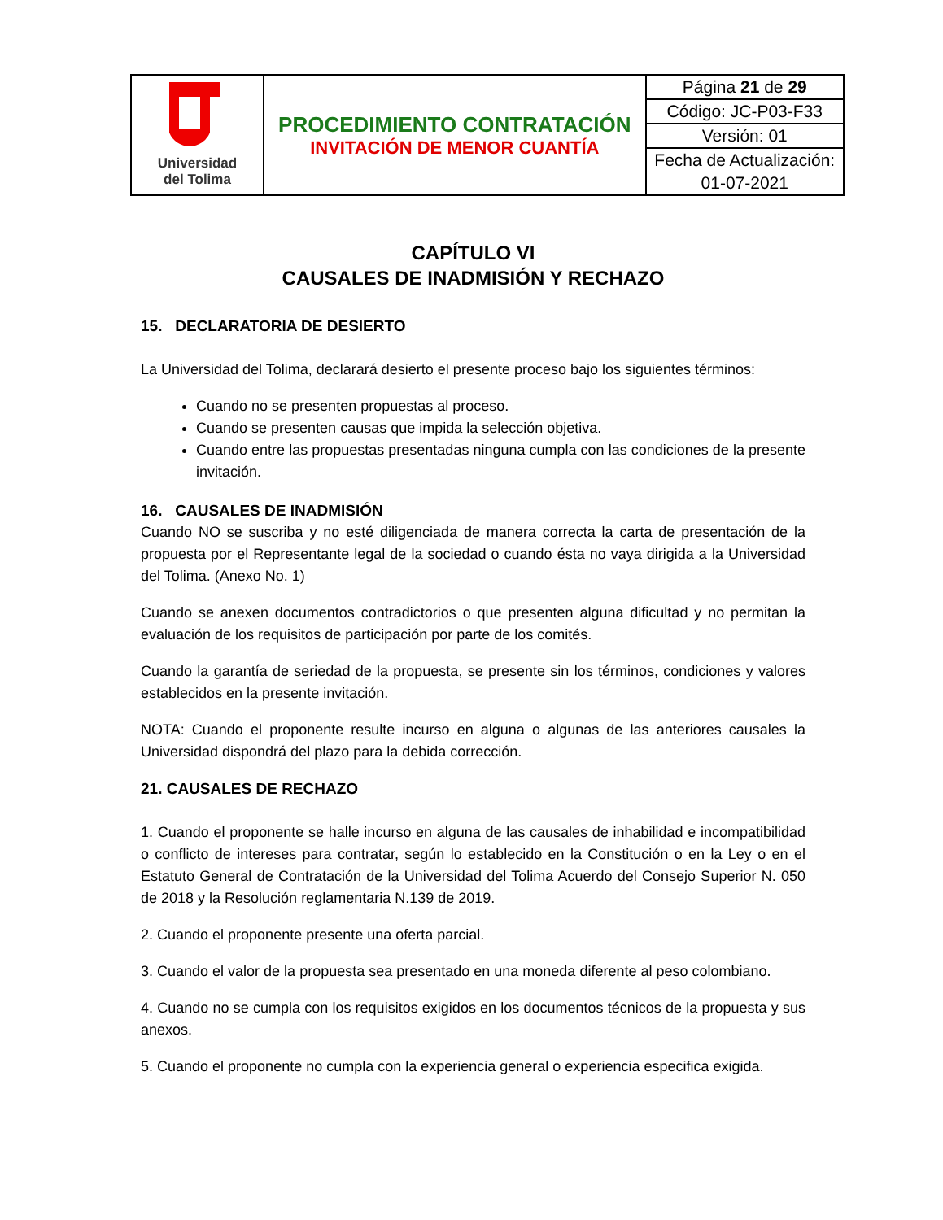| Universidad del Tolima | PROCEDIMIENTO CONTRATACIÓN INVITACIÓN DE MENOR CUANTÍA | Página 21 de 29 |
| | | Código: JC-P03-F33 |
| | | Versión: 01 |
| | | Fecha de Actualización: |
| | | 01-07-2021 |
CAPÍTULO VI
CAUSALES DE INADMISIÓN Y RECHAZO
15. DECLARATORIA DE DESIERTO
La Universidad del Tolima, declarará desierto el presente proceso bajo los siguientes términos:
Cuando no se presenten propuestas al proceso.
Cuando se presenten causas que impida la selección objetiva.
Cuando entre las propuestas presentadas ninguna cumpla con las condiciones de la presente invitación.
16. CAUSALES DE INADMISIÓN
Cuando NO se suscriba y no esté diligenciada de manera correcta la carta de presentación de la propuesta por el Representante legal de la sociedad o cuando ésta no vaya dirigida a la Universidad del Tolima. (Anexo No. 1)
Cuando se anexen documentos contradictorios o que presenten alguna dificultad y no permitan la evaluación de los requisitos de participación por parte de los comités.
Cuando la garantía de seriedad de la propuesta, se presente sin los términos, condiciones y valores establecidos en la presente invitación.
NOTA: Cuando el proponente resulte incurso en alguna o algunas de las anteriores causales la Universidad dispondrá del plazo para la debida corrección.
21. CAUSALES DE RECHAZO
1. Cuando el proponente se halle incurso en alguna de las causales de inhabilidad e incompatibilidad o conflicto de intereses para contratar, según lo establecido en la Constitución o en la Ley o en el Estatuto General de Contratación de la Universidad del Tolima Acuerdo del Consejo Superior N. 050 de 2018 y la Resolución reglamentaria N.139 de 2019.
2. Cuando el proponente presente una oferta parcial.
3. Cuando el valor de la propuesta sea presentado en una moneda diferente al peso colombiano.
4. Cuando no se cumpla con los requisitos exigidos en los documentos técnicos de la propuesta y sus anexos.
5. Cuando el proponente no cumpla con la experiencia general o experiencia especifica exigida.